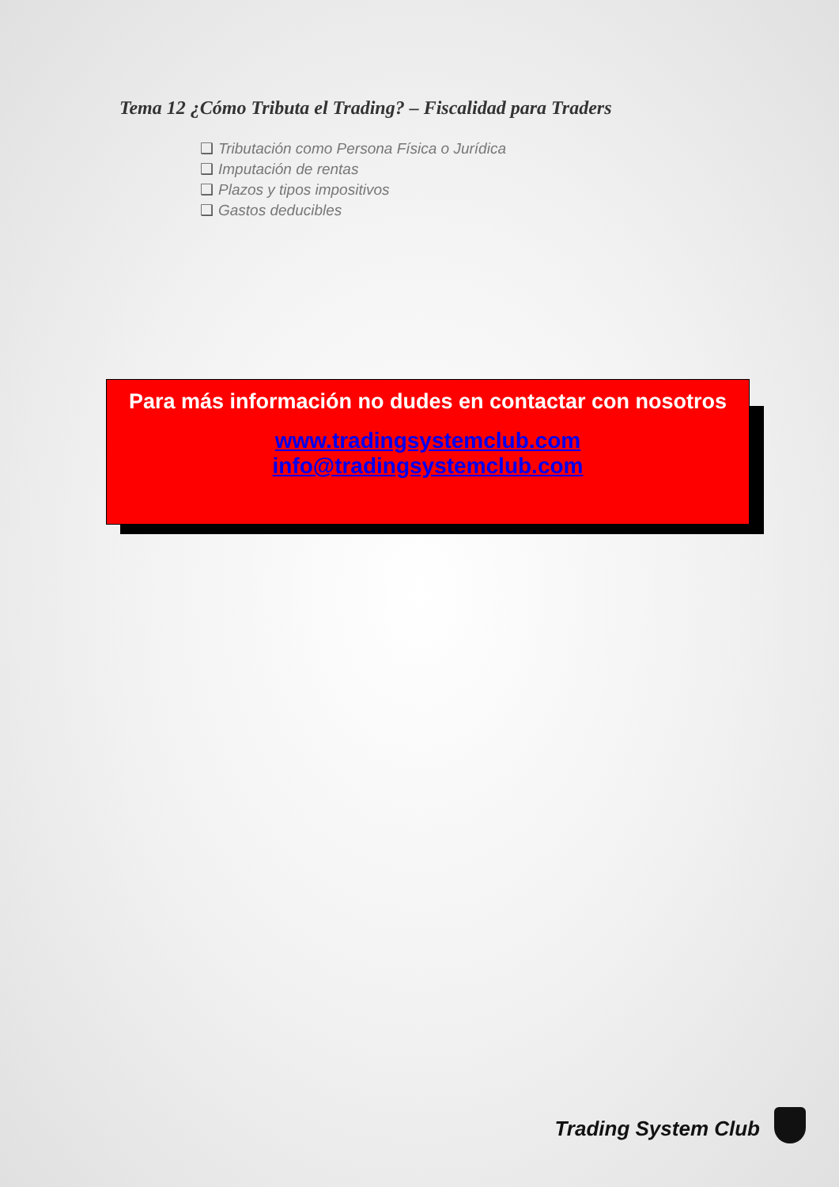Tema 12 ¿Cómo Tributa el Trading? – Fiscalidad para Traders
❑ Tributación como Persona Física o Jurídica
❑ Imputación de rentas
❑ Plazos y tipos impositivos
❑ Gastos deducibles
Para más información no dudes en contactar con nosotros
www.tradingsystemclub.com
info@tradingsystemclub.com
Trading System Club